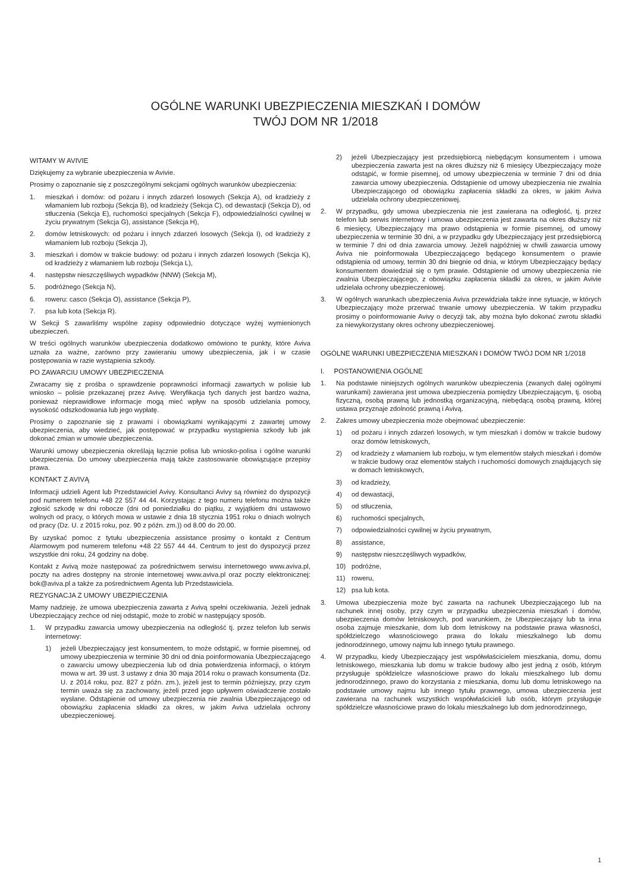OGÓLNE WARUNKI UBEZPIECZENIA MIESZKAŃ I DOMÓW
TWÓJ DOM NR 1/2018
WITAMY W AVIVIE
Dziękujemy za wybranie ubezpieczenia w Avivie.
Prosimy o zapoznanie się z poszczególnymi sekcjami ogólnych warunków ubezpieczenia:
1. mieszkań i domów: od pożaru i innych zdarzeń losowych (Sekcja A), od kradzieży z włamaniem lub rozboju (Sekcja B), od kradzieży (Sekcja C), od dewastacji (Sekcja D), od stłuczenia (Sekcja E), ruchomości specjalnych (Sekcja F), odpowiedzialności cywilnej w życiu prywatnym (Sekcja G), assistance (Sekcja H),
2. domów letniskowych: od pożaru i innych zdarzeń losowych (Sekcja I), od kradzieży z włamaniem lub rozboju (Sekcja J),
3. mieszkań i domów w trakcie budowy: od pożaru i innych zdarzeń losowych (Sekcja K), od kradzieży z włamaniem lub rozboju (Sekcja L),
4. następstw nieszczęśliwych wypadków (NNW) (Sekcja M),
5. podróżnego (Sekcja N),
6. roweru: casco (Sekcja O), assistance (Sekcja P),
7. psa lub kota (Sekcja R).
W Sekcji S zawarliśmy wspólne zapisy odpowiednio dotyczące wyżej wymienionych ubezpieczeń.
W treści ogólnych warunków ubezpieczenia dodatkowo omówiono te punkty, które Aviva uznała za ważne, zarówno przy zawieraniu umowy ubezpieczenia, jak i w czasie postępowania w razie wystąpienia szkody.
PO ZAWARCIU UMOWY UBEZPIECZENIA
Zwracamy się z prośba o sprawdzenie poprawności informacji zawartych w polisie lub wniosko – polisie przekazanej przez Avivę. Weryfikacja tych danych jest bardzo ważna, ponieważ nieprawidłowe informacje mogą mieć wpływ na sposób udzielania pomocy, wysokość odszkodowania lub jego wypłatę.
Prosimy o zapoznanie się z prawami i obowiązkami wynikającymi z zawartej umowy ubezpieczenia, aby wiedzieć, jak postępować w przypadku wystąpienia szkody lub jak dokonać zmian w umowie ubezpieczenia.
Warunki umowy ubezpieczenia określają łącznie polisa lub wniosko-polisa i ogólne warunki ubezpieczenia. Do umowy ubezpieczenia mają także zastosowanie obowiązujące przepisy prawa.
KONTAKT Z AVIVĄ
Informacji udzieli Agent lub Przedstawiciel Avivy. Konsultanci Avivy są również do dyspozycji pod numerem telefonu +48 22 557 44 44. Korzystając z tego numeru telefonu można także zgłosić szkodę w dni robocze (dni od poniedziałku do piątku, z wyjątkiem dni ustawowo wolnych od pracy, o których mowa w ustawie z dnia 18 stycznia 1951 roku o dniach wolnych od pracy (Dz. U. z 2015 roku, poz. 90 z późn. zm.)) od 8.00 do 20.00.
By uzyskać pomoc z tytułu ubezpieczenia assistance prosimy o kontakt z Centrum Alarmowym pod numerem telefonu +48 22 557 44 44. Centrum to jest do dyspozycji przez wszystkie dni roku, 24 godziny na dobę.
Kontakt z Avivą może następować za pośrednictwem serwisu internetowego www.aviva.pl, poczty na adres dostępny na stronie internetowej www.aviva.pl oraz poczty elektronicznej: bok@aviva.pl a także za pośrednictwem Agenta lub Przedstawiciela.
REZYGNACJA Z UMOWY UBEZPIECZENIA
Mamy nadzieję, że umowa ubezpieczenia zawarta z Avivą spełni oczekiwania. Jeżeli jednak Ubezpieczający zechce od niej odstąpić, może to zrobić w następujący sposób.
1. W przypadku zawarcia umowy ubezpieczenia na odległość tj. przez telefon lub serwis internetowy:
1) jeżeli Ubezpieczający jest konsumentem, to może odstąpić, w formie pisemnej, od umowy ubezpieczenia w terminie 30 dni od dnia poinformowania Ubezpieczającego o zawarciu umowy ubezpieczenia lub od dnia potwierdzenia informacji, o którym mowa w art. 39 ust. 3 ustawy z dnia 30 maja 2014 roku o prawach konsumenta (Dz. U. z 2014 roku, poz. 827 z późn. zm.), jeżeli jest to termin późniejszy, przy czym termin uważa się za zachowany, jeżeli przed jego upływem oświadczenie zostało wysłane. Odstąpienie od umowy ubezpieczenia nie zwalnia Ubezpieczającego od obowiązku zapłacenia składki za okres, w jakim Aviva udzielała ochrony ubezpieczeniowej.
2) jeżeli Ubezpieczający jest przedsiębiorcą niebędącym konsumentem i umowa ubezpieczenia zawarta jest na okres dłuższy niż 6 miesięcy Ubezpieczający może odstąpić, w formie pisemnej, od umowy ubezpieczenia w terminie 7 dni od dnia zawarcia umowy ubezpieczenia. Odstąpienie od umowy ubezpieczenia nie zwalnia Ubezpieczającego od obowiązku zapłacenia składki za okres, w jakim Aviva udzielała ochrony ubezpieczeniowej.
2. W przypadku, gdy umowa ubezpieczenia nie jest zawierana na odległość, tj. przez telefon lub serwis internetowy i umowa ubezpieczenia jest zawarta na okres dłuższy niż 6 miesięcy, Ubezpieczający ma prawo odstąpienia w formie pisemnej, od umowy ubezpieczenia w terminie 30 dni, a w przypadku gdy Ubezpieczający jest przedsiębiorcą w terminie 7 dni od dnia zawarcia umowy. Jeżeli najpóźniej w chwili zawarcia umowy Aviva nie poinformowała Ubezpieczającego będącego konsumentem o prawie odstąpienia od umowy, termin 30 dni biegnie od dnia, w którym Ubezpieczający będący konsumentem dowiedział się o tym prawie. Odstąpienie od umowy ubezpieczenia nie zwalnia Ubezpieczającego, z obowiązku zapłacenia składki za okres, w jakim Avivie udzielała ochrony ubezpieczeniowej.
3. W ogólnych warunkach ubezpieczenia Aviva przewidziała także inne sytuacje, w których Ubezpieczający może przerwać trwanie umowy ubezpieczenia. W takim przypadku prosimy o poinformowanie Avivy o decyzji tak, aby można było dokonać zwrotu składki za niewykorzystany okres ochrony ubezpieczeniowej.
OGÓLNE WARUNKI UBEZPIECZENIA MIESZKAŃ I DOMÓW TWÓJ DOM NR 1/2018
I. POSTANOWIENIA OGÓLNE
1. Na podstawie niniejszych ogólnych warunków ubezpieczenia (zwanych dalej ogólnymi warunkami) zawierana jest umowa ubezpieczenia pomiędzy Ubezpieczającym, tj. osobą fizyczną, osobą prawną lub jednostką organizacyjną, niebędącą osobą prawną, której ustawa przyznaje zdolność prawną i Avivą.
2. Zakres umowy ubezpieczenia może obejmować ubezpieczenie:
1) od pożaru i innych zdarzeń losowych, w tym mieszkań i domów w trakcie budowy oraz domów letniskowych,
2) od kradzieży z włamaniem lub rozboju, w tym elementów stałych mieszkań i domów w trakcie budowy oraz elementów stałych i ruchomości domowych znajdujących się w domach letniskowych,
3) od kradzieży,
4) od dewastacji,
5) od stłuczenia,
6) ruchomości specjalnych,
7) odpowiedzialności cywilnej w życiu prywatnym,
8) assistance,
9) następstw nieszczęśliwych wypadków,
10) podróżne,
11) roweru,
12) psa lub kota.
3. Umowa ubezpieczenia może być zawarta na rachunek Ubezpieczającego lub na rachunek innej osoby, przy czym w przypadku ubezpieczenia mieszkań i domów, ubezpieczenia domów letniskowych, pod warunkiem, że Ubezpieczający lub ta inna osoba zajmuje mieszkanie, dom lub dom letniskowy na podstawie prawa własności, spółdzielczego własnościowego prawa do lokalu mieszkalnego lub domu jednorodzinnego, umowy najmu lub innego tytułu prawnego.
4. W przypadku, kiedy Ubezpieczający jest współwłaścicielem mieszkania, domu, domu letniskowego, mieszkania lub domu w trakcie budowy albo jest jedną z osób, którym przysługuje spółdzielcze własnościowe prawo do lokalu mieszkalnego lub domu jednorodzinnego, prawo do korzystania z mieszkania, domu lub domu letniskowego na podstawie umowy najmu lub innego tytułu prawnego, umowa ubezpieczenia jest zawierana na rachunek wszystkich współwłaścicieli lub osób, którym przysługuje spółdzielcze własnościowe prawo do lokalu mieszkalnego lub dom jednorodzinnego,
1